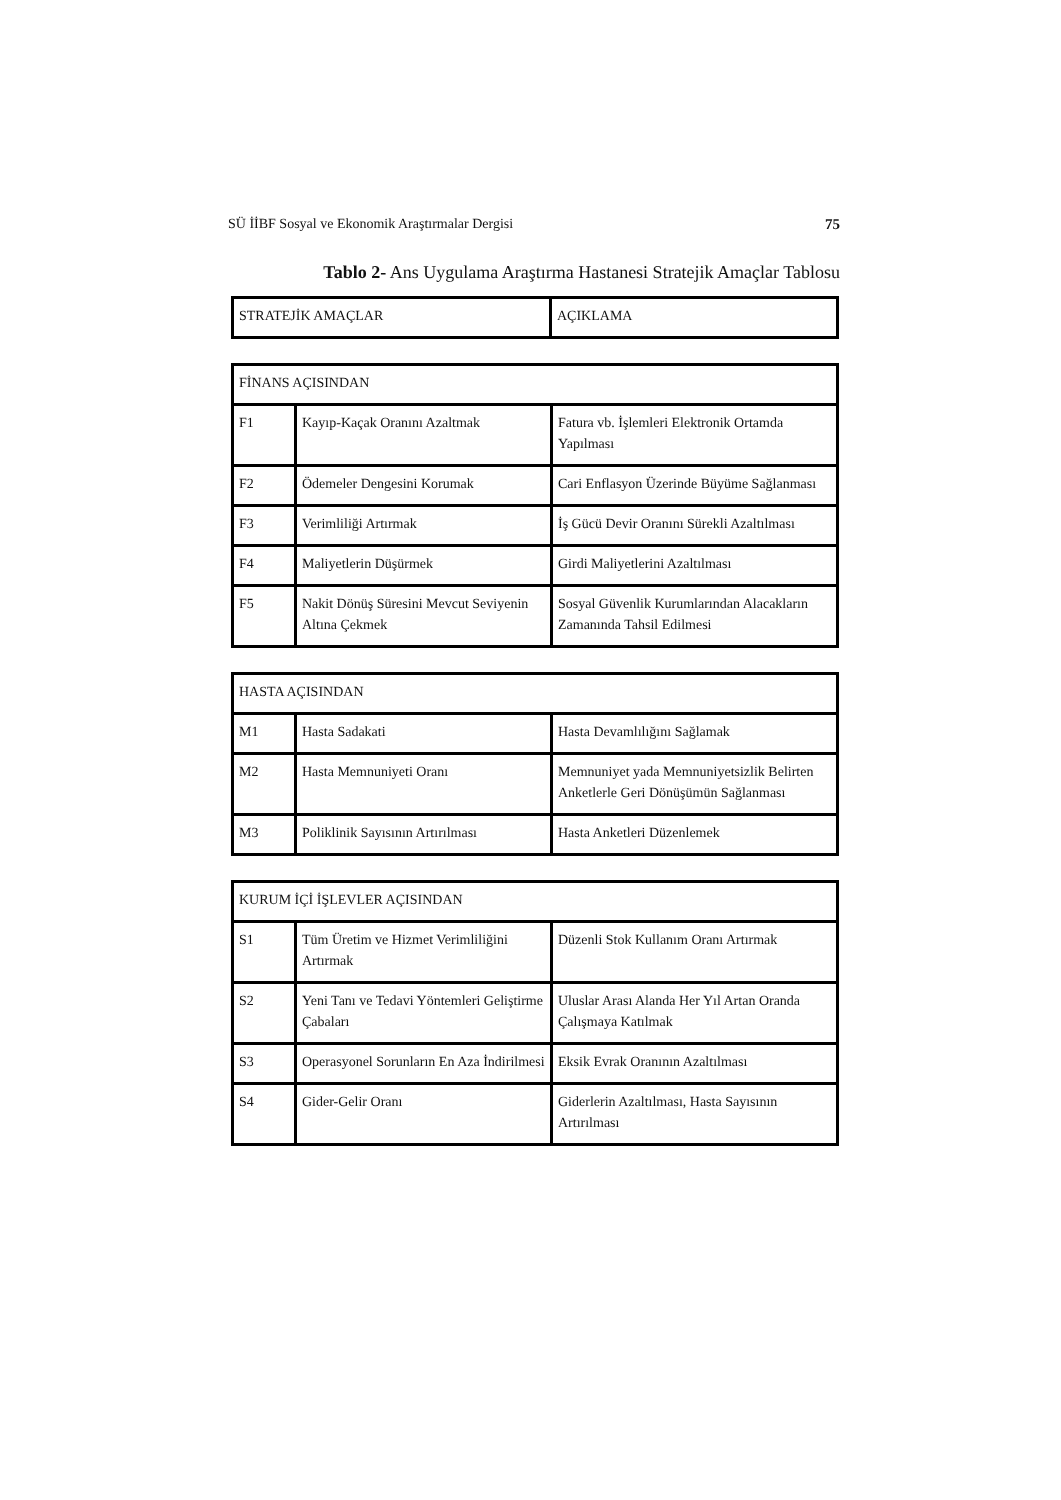SÜ İİBF Sosyal ve Ekonomik Araştırmalar Dergisi 75
Tablo 2- Ans Uygulama Araştırma Hastanesi Stratejik Amaçlar Tablosu
| STRATEJİK AMAÇLAR | AÇIKLAMA |
| --- | --- |
| FİNANS AÇISINDAN | | |
| --- | --- | --- |
| F1 | Kayıp-Kaçak Oranını Azaltmak | Fatura vb. İşlemleri Elektronik Ortamda Yapılması |
| F2 | Ödemeler Dengesini Korumak | Cari Enflasyon Üzerinde Büyüme Sağlanması |
| F3 | Verimliliği Artırmak | İş Gücü Devir Oranını Sürekli Azaltılması |
| F4 | Maliyetlerin Düşürmek | Girdi Maliyetlerini Azaltılması |
| F5 | Nakit Dönüş Süresini Mevcut Seviyenin Altına Çekmek | Sosyal Güvenlik Kurumlarından Alacakların Zamanında Tahsil Edilmesi |
| HASTA AÇISINDAN | | |
| --- | --- | --- |
| M1 | Hasta Sadakati | Hasta Devamlılığını Sağlamak |
| M2 | Hasta Memnuniyeti Oranı | Memnuniyet yada Memnuniyetsizlik Belirten Anketlerle Geri Dönüşümün Sağlanması |
| M3 | Poliklinik Sayısının Artırılması | Hasta Anketleri Düzenlemek |
| KURUM İÇİ İŞLEVLER AÇISINDAN | | |
| --- | --- | --- |
| S1 | Tüm Üretim ve Hizmet Verimliliğini Artırmak | Düzenli Stok Kullanım Oranı Artırmak |
| S2 | Yeni Tanı ve Tedavi Yöntemleri Geliştirme Çabaları | Uluslar Arası Alanda Her Yıl Artan Oranda Çalışmaya Katılmak |
| S3 | Operasyonel Sorunların En Aza İndirilmesi | Eksik Evrak Oranının Azaltılması |
| S4 | Gider-Gelir Oranı | Giderlerin Azaltılması, Hasta Sayısının Artırılması |